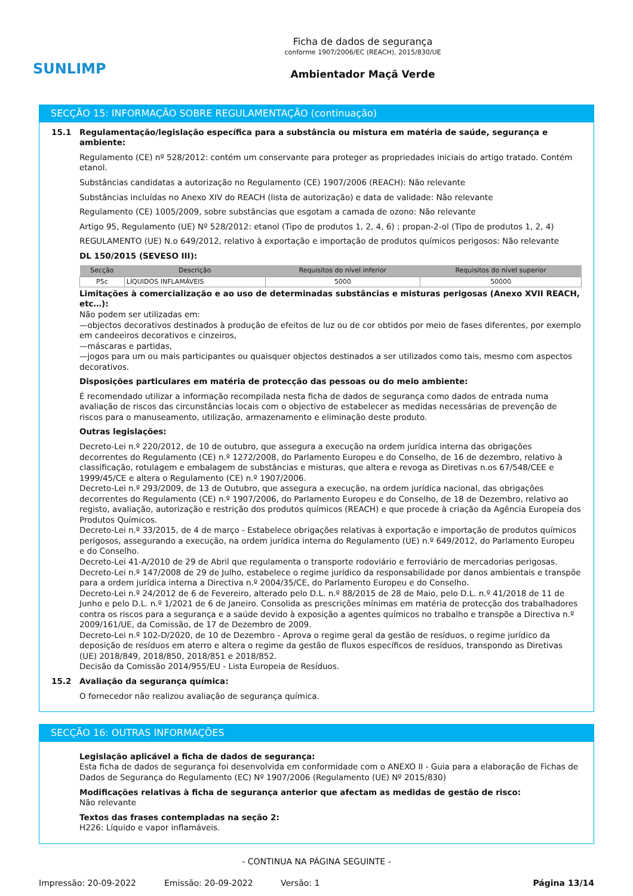SUNLIMP
Ficha de dados de segurança
conforme 1907/2006/EC (REACH), 2015/830/UE
Ambientador Maçã Verde
SECÇÃO 15: INFORMAÇÃO SOBRE REGULAMENTAÇÃO (continuação)
15.1 Regulamentação/legislação específica para a substância ou mistura em matéria de saúde, segurança e ambiente:
Regulamento (CE) nº 528/2012: contém um conservante para proteger as propriedades iniciais do artigo tratado. Contém etanol.
Substâncias candidatas a autorização no Regulamento (CE) 1907/2006 (REACH): Não relevante
Substâncias incluídas no Anexo XIV do REACH (lista de autorização) e data de validade: Não relevante
Regulamento (CE) 1005/2009, sobre substâncias que esgotam a camada de ozono: Não relevante
Artigo 95, Regulamento (UE) Nº 528/2012: etanol (Tipo de produtos 1, 2, 4, 6) ; propan-2-ol (Tipo de produtos 1, 2, 4)
REGULAMENTO (UE) N.o 649/2012, relativo à exportação e importação de produtos químicos perigosos: Não relevante
DL 150/2015 (SEVESO III):
| Secção | Descrição | Requisitos do nível inferior | Requisitos do nível superior |
| --- | --- | --- | --- |
| P5c | LÍQUIDOS INFLAMÁVEIS | 5000 | 50000 |
Limitações à comercialização e ao uso de determinadas substâncias e misturas perigosas (Anexo XVII REACH, etc…):
Não podem ser utilizadas em:
—objectos decorativos destinados à produção de efeitos de luz ou de cor obtidos por meio de fases diferentes, por exemplo em candeeiros decorativos e cinzeiros,
—máscaras e partidas,
—jogos para um ou mais participantes ou quaisquer objectos destinados a ser utilizados como tais, mesmo com aspectos decorativos.
Disposições particulares em matéria de protecção das pessoas ou do meio ambiente:
É recomendado utilizar a informação recompilada nesta ficha de dados de segurança como dados de entrada numa avaliação de riscos das circunstâncias locais com o objectivo de estabelecer as medidas necessárias de prevenção de riscos para o manuseamento, utilização, armazenamento e eliminação deste produto.
Outras legislações:
Decreto-Lei n.º 220/2012, de 10 de outubro, que assegura a execução na ordem jurídica interna das obrigações decorrentes do Regulamento (CE) n.º 1272/2008, do Parlamento Europeu e do Conselho, de 16 de dezembro, relativo à classificação, rotulagem e embalagem de substâncias e misturas, que altera e revoga as Diretivas n.os 67/548/CEE e 1999/45/CE e altera o Regulamento (CE) n.º 1907/2006.
Decreto-Lei n.º 293/2009, de 13 de Outubro, que assegura a execução, na ordem jurídica nacional, das obrigações decorrentes do Regulamento (CE) n.º 1907/2006, do Parlamento Europeu e do Conselho, de 18 de Dezembro, relativo ao registo, avaliação, autorização e restrição dos produtos químicos (REACH) e que procede à criação da Agência Europeia dos Produtos Químicos.
Decreto-Lei n.º 33/2015, de 4 de março - Estabelece obrigações relativas à exportação e importação de produtos químicos perigosos, assegurando a execução, na ordem jurídica interna do Regulamento (UE) n.º 649/2012, do Parlamento Europeu e do Conselho.
Decreto-Lei 41-A/2010 de 29 de Abril que regulamenta o transporte rodoviário e ferroviário de mercadorias perigosas.
Decreto-Lei n.º 147/2008 de 29 de Julho, estabelece o regime jurídico da responsabilidade por danos ambientais e transpõe para a ordem jurídica interna a Directiva n.º 2004/35/CE, do Parlamento Europeu e do Conselho.
Decreto-Lei n.º 24/2012 de 6 de Fevereiro, alterado pelo D.L. n.º 88/2015 de 28 de Maio, pelo D.L. n.º 41/2018 de 11 de Junho e pelo D.L. n.º 1/2021 de 6 de Janeiro. Consolida as prescrições mínimas em matéria de protecção dos trabalhadores contra os riscos para a segurança e a saúde devido à exposição a agentes químicos no trabalho e transpõe a Directiva n.º 2009/161/UE, da Comissão, de 17 de Dezembro de 2009.
Decreto-Lei n.º 102-D/2020, de 10 de Dezembro - Aprova o regime geral da gestão de resíduos, o regime jurídico da deposição de resíduos em aterro e altera o regime da gestão de fluxos específicos de resíduos, transpondo as Diretivas (UE) 2018/849, 2018/850, 2018/851 e 2018/852.
Decisão da Comissão 2014/955/EU - Lista Europeia de Resíduos.
15.2 Avaliação da segurança química:
O fornecedor não realizou avaliação de segurança química.
SECÇÃO 16: OUTRAS INFORMAÇÕES
Legislação aplicável a ficha de dados de segurança:
Esta ficha de dados de segurança foi desenvolvida em conformidade com o ANEXO II - Guia para a elaboração de Fichas de Dados de Segurança do Regulamento (EC) Nº 1907/2006 (Regulamento (UE) Nº 2015/830)
Modificações relativas à ficha de segurança anterior que afectam as medidas de gestão de risco:
Não relevante
Textos das frases contempladas na seção 2:
H226: Líquido e vapor inflamáveis.
- CONTINUA NA PÁGINA SEGUINTE -
Impressão: 20-09-2022 Emissão: 20-09-2022 Versão: 1 Página 13/14